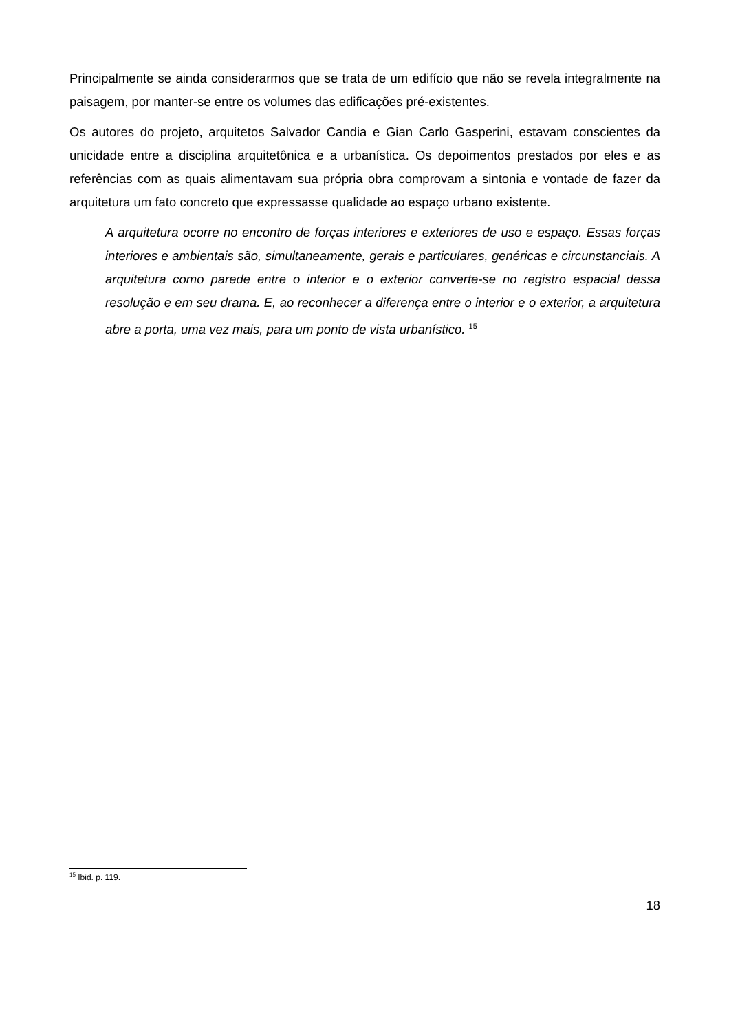Principalmente se ainda considerarmos que se trata de um edifício que não se revela integralmente na paisagem, por manter-se entre os volumes das edificações pré-existentes.
Os autores do projeto, arquitetos Salvador Candia e Gian Carlo Gasperini, estavam conscientes da unicidade entre a disciplina arquitetônica e a urbanística. Os depoimentos prestados por eles e as referências com as quais alimentavam sua própria obra comprovam a sintonia e vontade de fazer da arquitetura um fato concreto que expressasse qualidade ao espaço urbano existente.
A arquitetura ocorre no encontro de forças interiores e exteriores de uso e espaço. Essas forças interiores e ambientais são, simultaneamente, gerais e particulares, genéricas e circunstanciais. A arquitetura como parede entre o interior e o exterior converte-se no registro espacial dessa resolução e em seu drama. E, ao reconhecer a diferença entre o interior e o exterior, a arquitetura abre a porta, uma vez mais, para um ponto de vista urbanístico. <sup>15</sup>
<sup>15</sup> Ibid. p. 119.
18